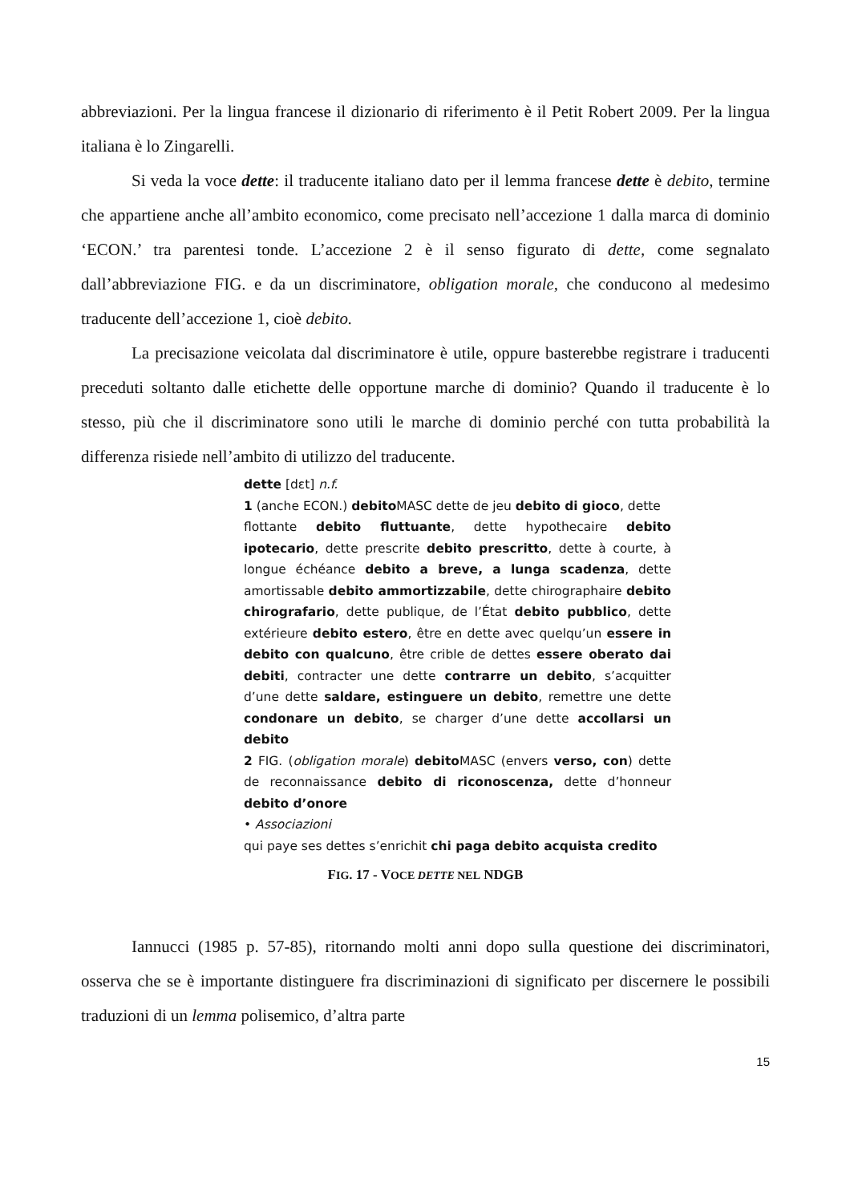abbreviazioni. Per la lingua francese il dizionario di riferimento è il Petit Robert 2009. Per la lingua italiana è lo Zingarelli.
Si veda la voce dette: il traducente italiano dato per il lemma francese dette è debito, termine che appartiene anche all’ambito economico, come precisato nell’accezione 1 dalla marca di dominio ‘ECON.’ tra parentesi tonde. L’accezione 2 è il senso figurato di dette, come segnalato dall’abbreviazione FIG. e da un discriminatore, obligation morale, che conducono al medesimo traducente dell’accezione 1, cioè debito.
La precisazione veicolata dal discriminatore è utile, oppure basterebbe registrare i traducenti preceduti soltanto dalle etichette delle opportune marche di dominio? Quando il traducente è lo stesso, più che il discriminatore sono utili le marche di dominio perché con tutta probabilità la differenza risiede nell’ambito di utilizzo del traducente.
dette [dɛt] n.f.
1 (anche ECON.) debito MASC dette de jeu debito di gioco, dette
flottante debito fluttuante, dette hypothecaire debito ipotecario, dette prescrite debito prescritto, dette à courte, à longue échéance debito a breve, a lunga scadenza, dette amortissable debito ammortizzabile, dette chirographaire debito chirografario, dette publique, de l’État debito pubblico, dette extérieure debito estero, être en dette avec quelqu’un essere in debito con qualcuno, être crible de dettes essere oberato dai debiti, contracter une dette contrarre un debito, s’acquitter d’une dette saldare, estinguere un debito, remettre une dette condonare un debito, se charger d’une dette accollarsi un debito
2 FIG. (obligation morale) debito MASC (envers verso, con) dette de reconnaissance debito di riconoscenza, dette d’honneur debito d’onore
• Associazioni
qui paye ses dettes s’enrichit chi paga debito acquista credito
FIG. 17 - VOCE DETTE NEL NDGB
Iannucci (1985 p. 57-85), ritornando molti anni dopo sulla questione dei discriminatori, osserva che se è importante distinguere fra discriminazioni di significato per discernere le possibili traduzioni di un lemma polisemico, d’altra parte
15